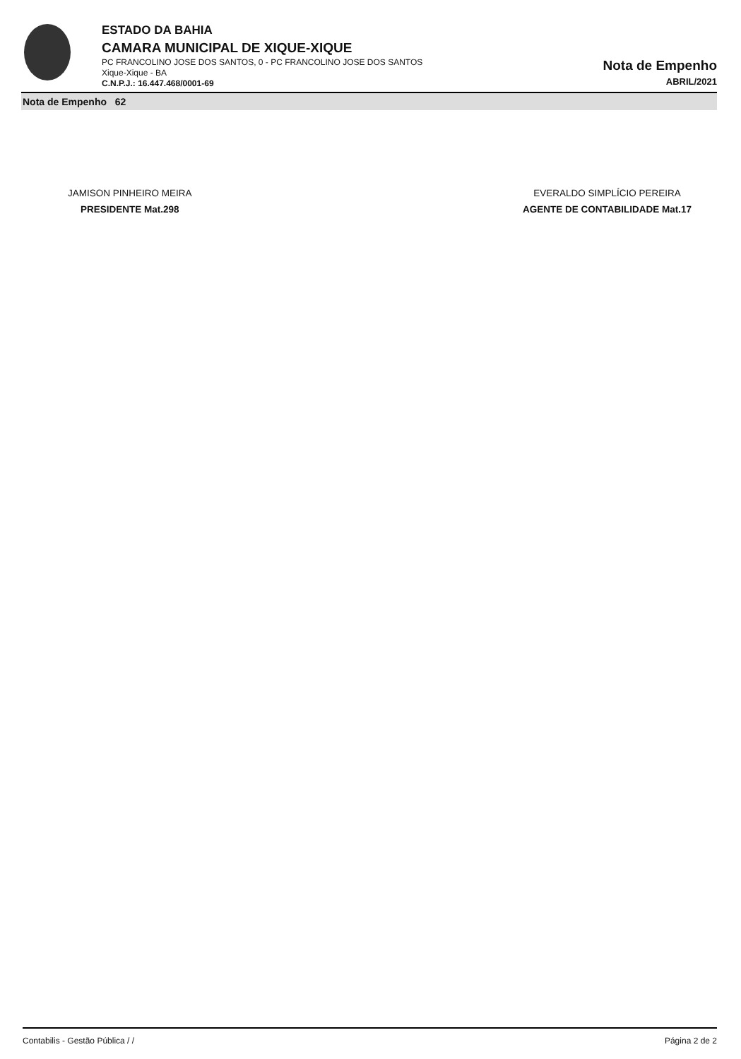ESTADO DA BAHIA
CAMARA MUNICIPAL DE XIQUE-XIQUE
PC FRANCOLINO JOSE DOS SANTOS, 0 - PC FRANCOLINO JOSE DOS SANTOS
Xique-Xique - BA
C.N.P.J.: 16.447.468/0001-69
Nota de Empenho
ABRIL/2021
Nota de Empenho 62
JAMISON PINHEIRO MEIRA
PRESIDENTE Mat.298
EVERALDO SIMPLÍCIO PEREIRA
AGENTE DE CONTABILIDADE Mat.17
Contabilis - Gestão Pública / / Página 2 de 2